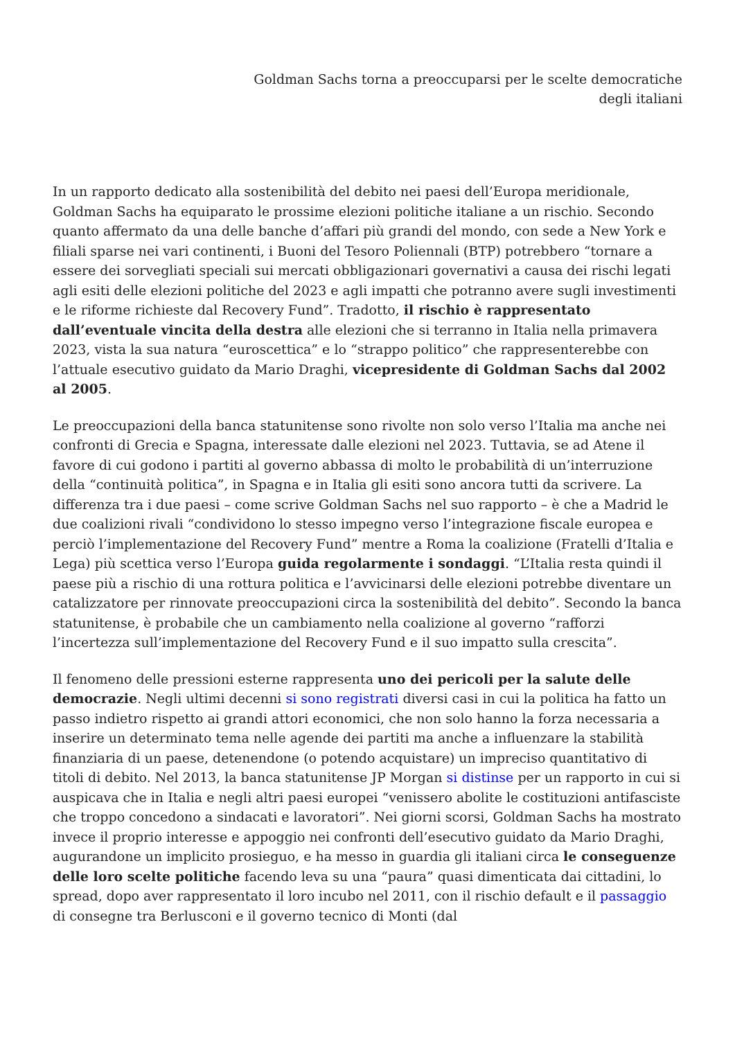Goldman Sachs torna a preoccuparsi per le scelte democratiche degli italiani
In un rapporto dedicato alla sostenibilità del debito nei paesi dell’Europa meridionale, Goldman Sachs ha equiparato le prossime elezioni politiche italiane a un rischio. Secondo quanto affermato da una delle banche d’affari più grandi del mondo, con sede a New York e filiali sparse nei vari continenti, i Buoni del Tesoro Poliennali (BTP) potrebbero “tornare a essere dei sorvegliati speciali sui mercati obbligazionari governativi a causa dei rischi legati agli esiti delle elezioni politiche del 2023 e agli impatti che potranno avere sugli investimenti e le riforme richieste dal Recovery Fund”. Tradotto, il rischio è rappresentato dall’eventuale vincita della destra alle elezioni che si terranno in Italia nella primavera 2023, vista la sua natura “euroscettica” e lo “strappo politico” che rappresenterebbe con l’attuale esecutivo guidato da Mario Draghi, vicepresidente di Goldman Sachs dal 2002 al 2005.
Le preoccupazioni della banca statunitense sono rivolte non solo verso l’Italia ma anche nei confronti di Grecia e Spagna, interessate dalle elezioni nel 2023. Tuttavia, se ad Atene il favore di cui godono i partiti al governo abbassa di molto le probabilità di un’interruzione della “continuità politica”, in Spagna e in Italia gli esiti sono ancora tutti da scrivere. La differenza tra i due paesi – come scrive Goldman Sachs nel suo rapporto – è che a Madrid le due coalizioni rivali “condividono lo stesso impegno verso l’integrazione fiscale europea e perciò l’implementazione del Recovery Fund” mentre a Roma la coalizione (Fratelli d’Italia e Lega) più scettica verso l’Europa guida regolarmente i sondaggi. “L’Italia resta quindi il paese più a rischio di una rottura politica e l’avvicinarsi delle elezioni potrebbe diventare un catalizzatore per rinnovate preoccupazioni circa la sostenibilità del debito”. Secondo la banca statunitense, è probabile che un cambiamento nella coalizione al governo “rafforzi l’incertezza sull’implementazione del Recovery Fund e il suo impatto sulla crescita”.
Il fenomeno delle pressioni esterne rappresenta uno dei pericoli per la salute delle democrazie. Negli ultimi decenni si sono registrati diversi casi in cui la politica ha fatto un passo indietro rispetto ai grandi attori economici, che non solo hanno la forza necessaria a inserire un determinato tema nelle agende dei partiti ma anche a influenzare la stabilità finanziaria di un paese, detenendone (o potendo acquistare) un impreciso quantitativo di titoli di debito. Nel 2013, la banca statunitense JP Morgan si distinse per un rapporto in cui si auspicava che in Italia e negli altri paesi europei “venissero abolite le costituzioni antifasciste che troppo concedono a sindacati e lavoratori”. Nei giorni scorsi, Goldman Sachs ha mostrato invece il proprio interesse e appoggio nei confronti dell’esecutivo guidato da Mario Draghi, augurandone un implicito prosieguo, e ha messo in guardia gli italiani circa le conseguenze delle loro scelte politiche facendo leva su una “paura” quasi dimenticata dai cittadini, lo spread, dopo aver rappresentato il loro incubo nel 2011, con il rischio default e il passaggio di consegne tra Berlusconi e il governo tecnico di Monti (dal